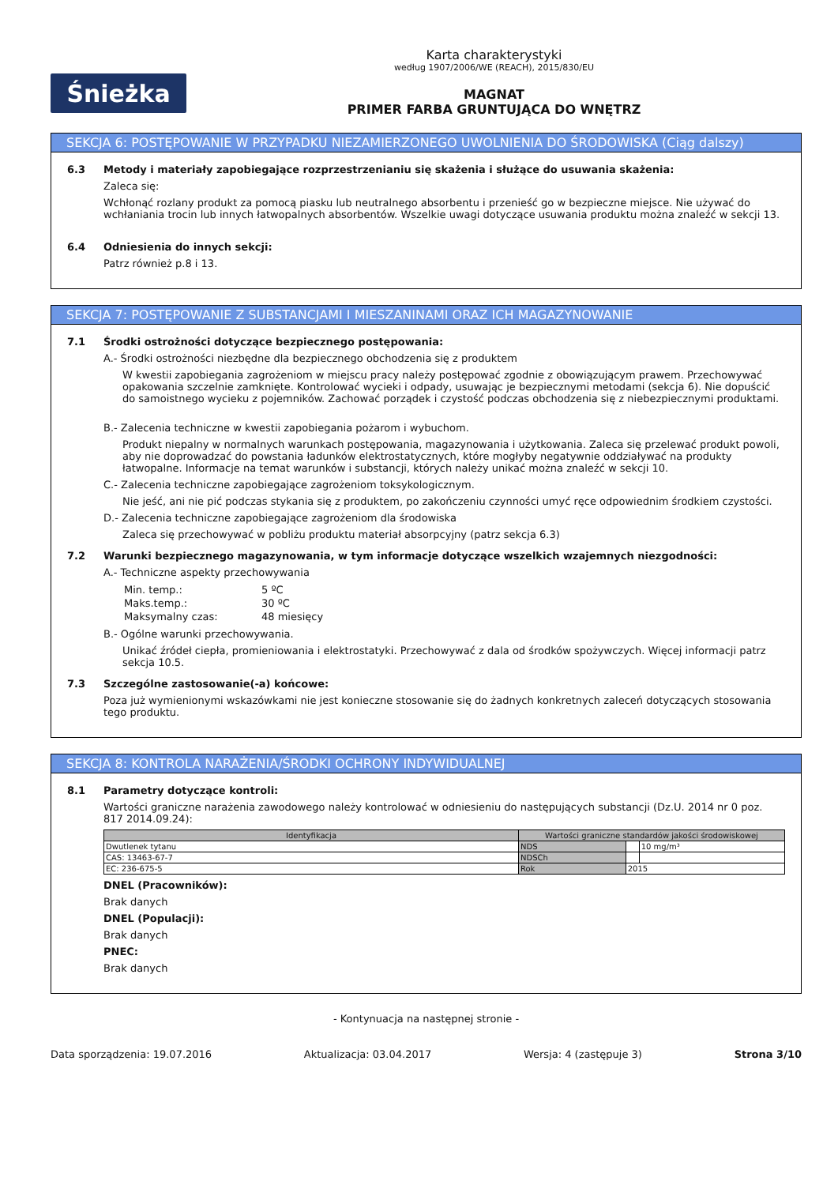Śnieżka
Karta charakterystyki
według 1907/2006/WE (REACH), 2015/830/EU
MAGNAT
PRIMER FARBA GRUNTUJĄCA DO WNĘTRZ
SEKCJA 6: POSTĘPOWANIE W PRZYPADKU NIEZAMIERZONEGO UWOLNIENIA DO ŚRODOWISKA (Ciąg dalszy)
6.3 Metody i materiały zapobiegające rozprzestrzenianiu się skażenia i służące do usuwania skażenia:
Zaleca się:
Wchłonąć rozlany produkt za pomocą piasku lub neutralnego absorbentu i przenieść go w bezpieczne miejsce. Nie używać do wchłaniania trocin lub innych łatwopalnych absorbentów. Wszelkie uwagi dotyczące usuwania produktu można znaleźć w sekcji 13.
6.4 Odniesienia do innych sekcji:
Patrz również p.8 i 13.
SEKCJA 7: POSTĘPOWANIE Z SUBSTANCJAMI I MIESZANINAMI ORAZ ICH MAGAZYNOWANIE
7.1 Środki ostrożności dotyczące bezpiecznego postępowania:
A.- Środki ostrożności niezbędne dla bezpiecznego obchodzenia się z produktem
W kwestii zapobiegania zagrożeniom w miejscu pracy należy postępować zgodnie z obowiązującym prawem. Przechowywać opakowania szczelnie zamknięte. Kontrolować wycieki i odpady, usuwając je bezpiecznymi metodami (sekcja 6). Nie dopuścić do samoistnego wycieku z pojemników. Zachować porządek i czystość podczas obchodzenia się z niebezpiecznymi produktami.
B.- Zalecenia techniczne w kwestii zapobiegania pożarom i wybuchom.
Produkt niepalny w normalnych warunkach postępowania, magazynowania i użytkowania. Zaleca się przelewać produkt powoli, aby nie doprowadzać do powstania ładunków elektrostatycznych, które mogłyby negatywnie oddziaływać na produkty łatwopalne. Informacje na temat warunków i substancji, których należy unikać można znaleźć w sekcji 10.
C.- Zalecenia techniczne zapobiegające zagrożeniom toksykologicznym.
Nie jeść, ani nie pić podczas stykania się z produktem, po zakończeniu czynności umyć ręce odpowiednim środkiem czystości.
D.- Zalecenia techniczne zapobiegające zagrożeniom dla środowiska
Zaleca się przechowywać w pobliżu produktu materiał absorpcyjny (patrz sekcja 6.3)
7.2 Warunki bezpiecznego magazynowania, w tym informacje dotyczące wszelkich wzajemnych niezgodności:
A.- Techniczne aspekty przechowywania
| Min. temp.: | 5 ºC |
| Maks.temp.: | 30 ºC |
| Maksymalny czas: | 48 miesięcy |
B.- Ogólne warunki przechowywania.
Unikać źródeł ciepła, promieniowania i elektrostatyki. Przechowywać z dala od środków spożywczych. Więcej informacji patrz sekcja 10.5.
7.3 Szczególne zastosowanie(-a) końcowe:
Poza już wymienionymi wskazówkami nie jest konieczne stosowanie się do żadnych konkretnych zaleceń dotyczących stosowania tego produktu.
SEKCJA 8: KONTROLA NARAŻENIA/ŚRODKI OCHRONY INDYWIDUALNEJ
8.1 Parametry dotyczące kontroli:
Wartości graniczne narażenia zawodowego należy kontrolować w odniesieniu do następujących substancji (Dz.U. 2014 nr 0 poz. 817 2014.09.24):
| Identyfikacja | Wartości graniczne standardów jakości środowiskowej | | |
| --- | --- | --- | --- |
| Dwutlenek tytanu | NDS | | 10 mg/m³ |
| CAS: 13463-67-7 | NDSCh | | |
| EC: 236-675-5 | Rok | 2015 | |
DNEL (Pracowników):
Brak danych
DNEL (Populacji):
Brak danych
PNEC:
Brak danych
- Kontynuacja na następnej stronie -
Data sporządzenia: 19.07.2016 Aktualizacja: 03.04.2017 Wersja: 4 (zastępuje 3) Strona 3/10